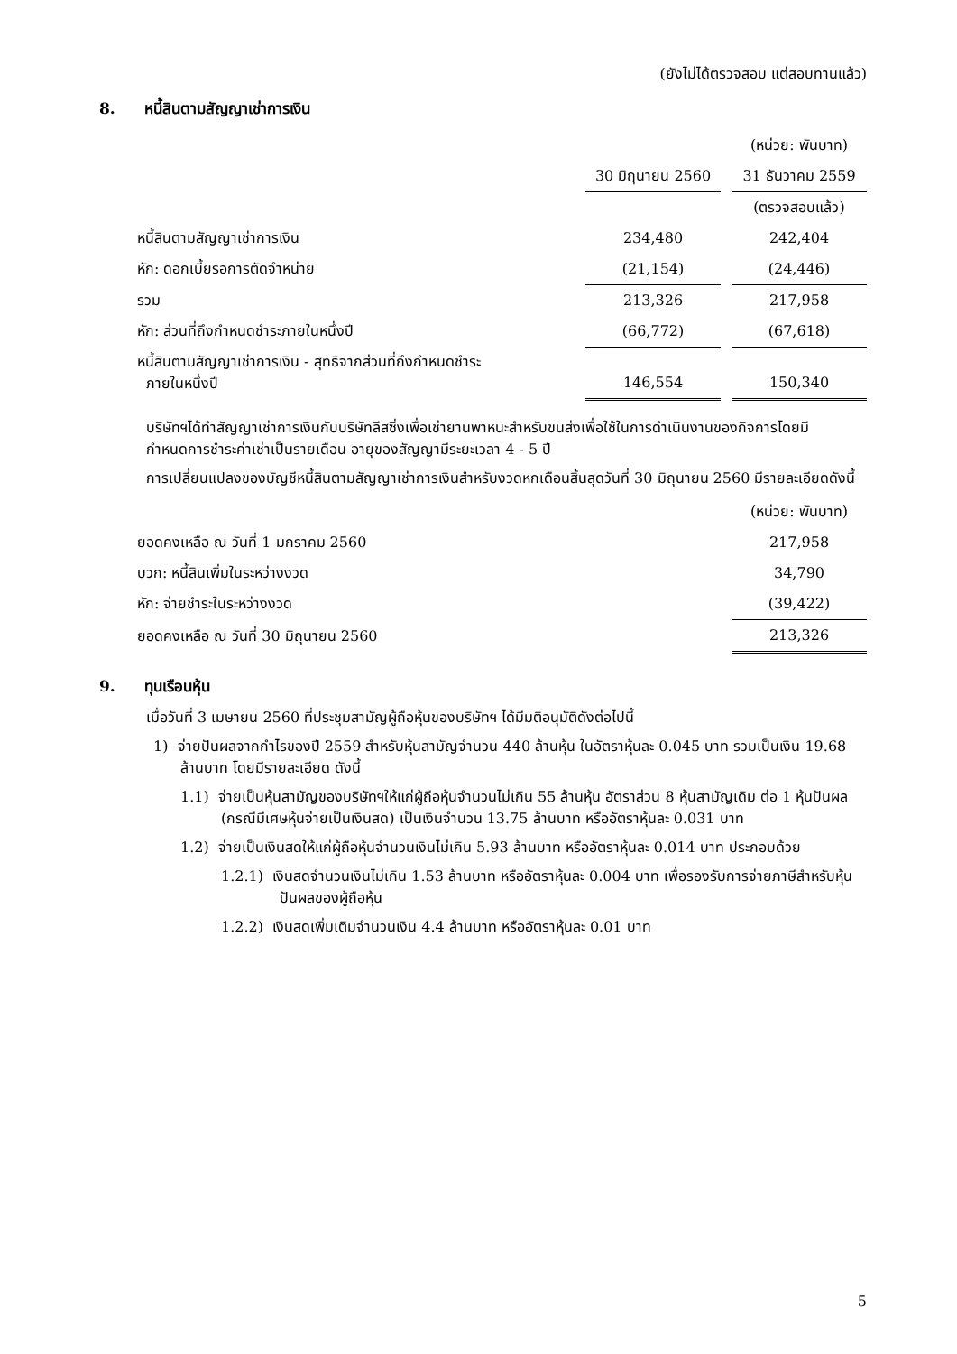(ยังไม่ได้ตรวจสอบ แต่สอบทานแล้ว)
8. หนี้สินตามสัญญาเช่าการเงิน
| | | | (หน่วย: พันบาท) |
| | 30 มิถุนายน 2560 | | 31 ธันวาคม 2559 |
| | | | (ตรวจสอบแล้ว) |
| หนี้สินตามสัญญาเช่าการเงิน | 234,480 | | 242,404 |
| หัก: ดอกเบี้ยรอการตัดจำหน่าย | (21,154) | | (24,446) |
| รวม | 213,326 | | 217,958 |
| หัก: ส่วนที่ถึงกำหนดชำระภายในหนึ่งปี | (66,772) | | (67,618) |
| หนี้สินตามสัญญาเช่าการเงิน - สุทธิจากส่วนที่ถึงกำหนดชำระ ภายในหนึ่งปี | 146,554 | | 150,340 |
บริษัทฯได้ทำสัญญาเช่าการเงินกับบริษัทลีสซิ่งเพื่อเช่ายานพาหนะสำหรับขนส่งเพื่อใช้ในการดำเนินงานของกิจการโดยมีกำหนดการชำระค่าเช่าเป็นรายเดือน อายุของสัญญามีระยะเวลา 4 - 5 ปี
การเปลี่ยนแปลงของบัญชีหนี้สินตามสัญญาเช่าการเงินสำหรับงวดหกเดือนสิ้นสุดวันที่ 30 มิถุนายน 2560 มีรายละเอียดดังนี้
| | (หน่วย: พันบาท) |
| ยอดคงเหลือ ณ วันที่ 1 มกราคม 2560 | 217,958 |
| บวก: หนี้สินเพิ่มในระหว่างงวด | 34,790 |
| หัก: จ่ายชำระในระหว่างงวด | (39,422) |
| ยอดคงเหลือ ณ วันที่ 30 มิถุนายน 2560 | 213,326 |
9. ทุนเรือนหุ้น
เมื่อวันที่ 3 เมษายน 2560 ที่ประชุมสามัญผู้ถือหุ้นของบริษัทฯ ได้มีมติอนุมัติดังต่อไปนี้
1) จ่ายปันผลจากกำไรของปี 2559 สำหรับหุ้นสามัญจำนวน 440 ล้านหุ้น ในอัตราหุ้นละ 0.045 บาท รวมเป็นเงิน 19.68 ล้านบาท โดยมีรายละเอียด ดังนี้
1.1) จ่ายเป็นหุ้นสามัญของบริษัทฯให้แก่ผู้ถือหุ้นจำนวนไม่เกิน 55 ล้านหุ้น อัตราส่วน 8 หุ้นสามัญเดิม ต่อ 1 หุ้นปันผล (กรณีมีเศษหุ้นจ่ายเป็นเงินสด) เป็นเงินจำนวน 13.75 ล้านบาท หรืออัตราหุ้นละ 0.031 บาท
1.2) จ่ายเป็นเงินสดให้แก่ผู้ถือหุ้นจำนวนเงินไม่เกิน 5.93 ล้านบาท หรืออัตราหุ้นละ 0.014 บาท ประกอบด้วย
1.2.1) เงินสดจำนวนเงินไม่เกิน 1.53 ล้านบาท หรืออัตราหุ้นละ 0.004 บาท เพื่อรองรับการจ่ายภาษีสำหรับหุ้นปันผลของผู้ถือหุ้น
1.2.2) เงินสดเพิ่มเติมจำนวนเงิน 4.4 ล้านบาท หรืออัตราหุ้นละ 0.01 บาท
5